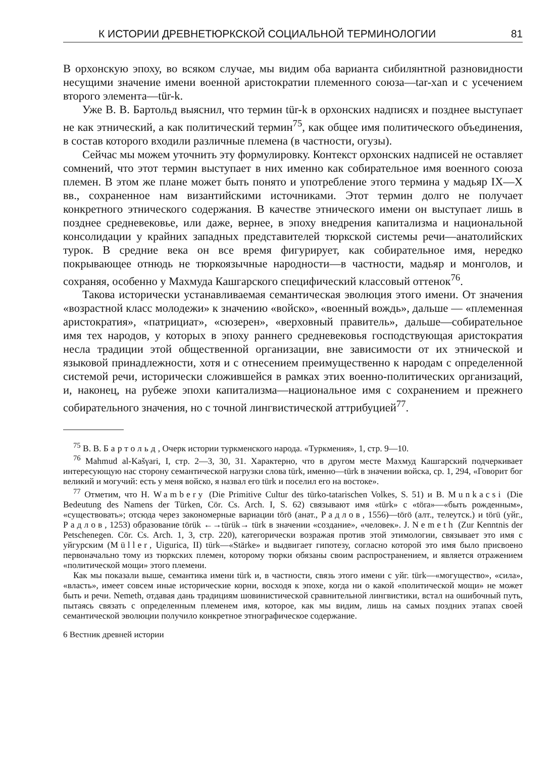К ИСТОРИИ ДРЕВНЕТЮРКСКОЙ СОЦИАЛЬНОЙ ТЕРМИНОЛОГИИ 81
В орхонскую эпоху, во всяком случае, мы видим оба варианта сибилянтной разновидности несущими значение имени военной аристократии племенного союза—tar-xan и с усечением второго элемента—tür-k.
Уже В. В. Бартольд выяснил, что термин tür-k в орхонских надписях и позднее выступает не как этнический, а как политический термин<sup>75</sup>, как общее имя политического объединения, в состав которого входили различные племена (в частности, огузы).
Сейчас мы можем уточнить эту формулировку. Контекст орхонских надписей не оставляет сомнений, что этот термин выступает в них именно как собирательное имя военного союза племен. В этом же плане может быть понято и употребление этого термина у мадьяр IX—X вв., сохраненное нам византийскими источниками. Этот термин долго не получает конкретного этнического содержания. В качестве этнического имени он выступает лишь в позднее средневековье, или даже, вернее, в эпоху внедрения капитализма и национальной консолидации у крайних западных представителей тюркской системы речи—анатолийских турок. В средние века он все время фигурирует, как собирательное имя, нередко покрывающее отнюдь не тюркоязычные народности—в частности, мадьяр и монголов, и сохраняя, особенно у Махмуда Кашгарского специфический классовый оттенок<sup>76</sup>.
Такова исторически устанавливаемая семантическая эволюция этого имени. От значения «возрастной класс молодежи» к значению «войско», «военный вождь», дальше — «племенная аристократия», «патрициат», «сюзерен», «верховный правитель», дальше—собирательное имя тех народов, у которых в эпоху раннего средневековья господствующая аристократия несла традиции этой общественной организации, вне зависимости от их этнической и языковой принадлежности, хотя и с отнесением преимущественно к народам с определенной системой речи, исторически сложившейся в рамках этих военно-политических организаций, и, наконец, на рубеже эпохи капитализма—национальное имя с сохранением и прежнего собирательного значения, но с точной лингвистической аттрибуцией<sup>77</sup>.
<sup>75</sup> В. В. Бартольд, Очерк истории туркменского народа. «Туркмения», 1, стр. 9—10.
<sup>76</sup> Mahmud al-Kašγari, I, стр. 2—3, 30, 31. Характерно, что в другом месте Махмуд Кашгарский подчеркивает интересующую нас сторону семантической нагрузки слова türk, именно—türk в значении войска, ср. 1, 294, «Говорит бог великий и могучий: есть у меня войско, я назвал его türk и поселил его на востоке».
<sup>77</sup> Отметим, что H. Wambery (Die Primitive Cultur des türko-tatarischen Volkes, S. 51) и B. Munkacsi (Die Bedeutung des Namens der Türken, Cör. Cs. Arch. I, S. 62) связывают имя «türk» с «töra»—«быть рожденным», «существовать»; отсюда через закономерные вариации törö (анат., Радлов, 1556)—törö (алт., телеутск.) и törü (уйг., Радлов, 1253) образование törük ←→türük→ türk в значении «создание», «человек». J. Nemeth (Zur Kenntnis der Petschenegen. Cör. Cs. Arch. 1, 3, стр. 220), категорически возражая против этой этимологии, связывает это имя с уйгурским (Müller, Uigurica, II) türk—«Stärke» и выдвигает гипотезу, согласно которой это имя было присвоено первоначально тому из тюркских племен, которому тюрки обязаны своим распространением, и является отражением «политической мощи» этого племени.
Как мы показали выше, семантика имени türk и, в частности, связь этого имени с уйг. türk—«могущество», «сила», «власть», имеет совсем иные исторические корни, восходя к эпохе, когда ни о какой «политической мощи» не может быть и речи. Nemeth, отдавая дань традициям шовинистической сравнительной лингвистики, встал на ошибочный путь, пытаясь связать с определенным племенем имя, которое, как мы видим, лишь на самых поздних этапах своей семантической эволюции получило конкретное этнографическое содержание.
6 Вестник древней истории